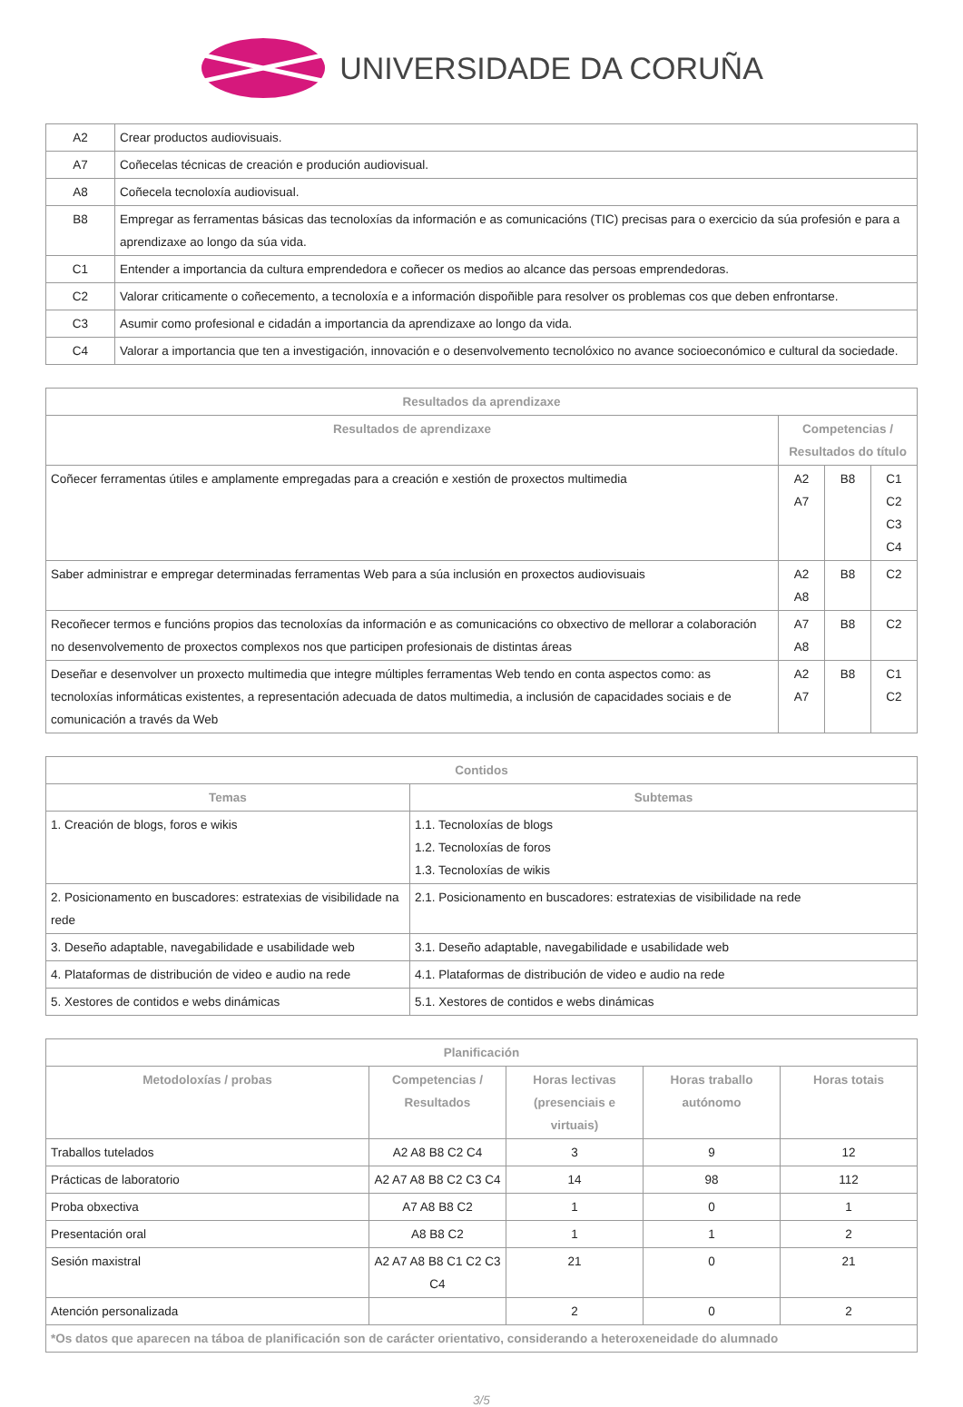UNIVERSIDADE DA CORUÑA
| A2 | Crear productos audiovisuais. |
| A7 | Coñecelas técnicas de creación e produción audiovisual. |
| A8 | Coñecela tecnoloxía audiovisual. |
| B8 | Empregar as ferramentas básicas das tecnoloxías da información e as comunicacións (TIC) precisas para o exercicio da súa profesión e para a aprendizaxe ao longo da súa vida. |
| C1 | Entender a importancia da cultura emprendedora e coñecer os medios ao alcance das persoas emprendedoras. |
| C2 | Valorar criticamente o coñecemento, a tecnoloxía e a información dispoñible para resolver os problemas cos que deben enfrontarse. |
| C3 | Asumir como profesional e cidadán a importancia da aprendizaxe ao longo da vida. |
| C4 | Valorar a importancia que ten a investigación, innovación e o desenvolvemento tecnolóxico no avance socioeconómico e cultural da sociedade. |
| Resultados da aprendizaxe | | | |
| --- | --- | --- | --- |
| Resultados de aprendizaxe | Competencias / Resultados do título | | |
| Coñecer ferramentas útiles e amplamente empregadas para a creación e xestión de proxectos multimedia | A2 A7 | B8 | C1 C2 C3 C4 |
| Saber administrar e empregar determinadas ferramentas Web para a súa inclusión en proxectos audiovisuais | A2 A8 | B8 | C2 |
| Recoñecer termos e funcións propios das tecnoloxías da información e as comunicacións co obxectivo de mellorar a colaboración no desenvolvemento de proxectos complexos nos que participen profesionais de distintas áreas | A7 A8 | B8 | C2 |
| Deseñar e desenvolver un proxecto multimedia que integre múltiples ferramentas Web tendo en conta aspectos como: as tecnoloxías informáticas existentes, a representación adecuada de datos multimedia, a inclusión de capacidades sociais e de comunicación a través da Web | A2 A7 | B8 | C1 C2 |
| Contidos | |
| --- | --- |
| Temas | Subtemas |
| 1. Creación de blogs, foros e wikis | 1.1. Tecnoloxías de blogs 1.2. Tecnoloxías de foros 1.3. Tecnoloxías de wikis |
| 2. Posicionamento en buscadores: estratexias de visibilidade na rede | 2.1. Posicionamento en buscadores: estratexias de visibilidade na rede |
| 3. Deseño adaptable, navegabilidade e usabilidade web | 3.1. Deseño adaptable, navegabilidade e usabilidade web |
| 4. Plataformas de distribución de video e audio na rede | 4.1. Plataformas de distribución de video e audio na rede |
| 5. Xestores de contidos e webs dinámicas | 5.1. Xestores de contidos e webs dinámicas |
| Planificación | | | | |
| --- | --- | --- | --- | --- |
| Metodoloxías / probas | Competencias / Resultados | Horas lectivas (presenciais e virtuais) | Horas traballo autónomo | Horas totais |
| Traballos tutelados | A2 A8 B8 C2 C4 | 3 | 9 | 12 |
| Prácticas de laboratorio | A2 A7 A8 B8 C2 C3 C4 | 14 | 98 | 112 |
| Proba obxectiva | A7 A8 B8 C2 | 1 | 0 | 1 |
| Presentación oral | A8 B8 C2 | 1 | 1 | 2 |
| Sesión maxistral | A2 A7 A8 B8 C1 C2 C3 C4 | 21 | 0 | 21 |
| Atención personalizada | | 2 | 0 | 2 |
| *Os datos que aparecen na táboa de planificación son de carácter orientativo, considerando a heteroxeneidade do alumnado | | | | |
3/5